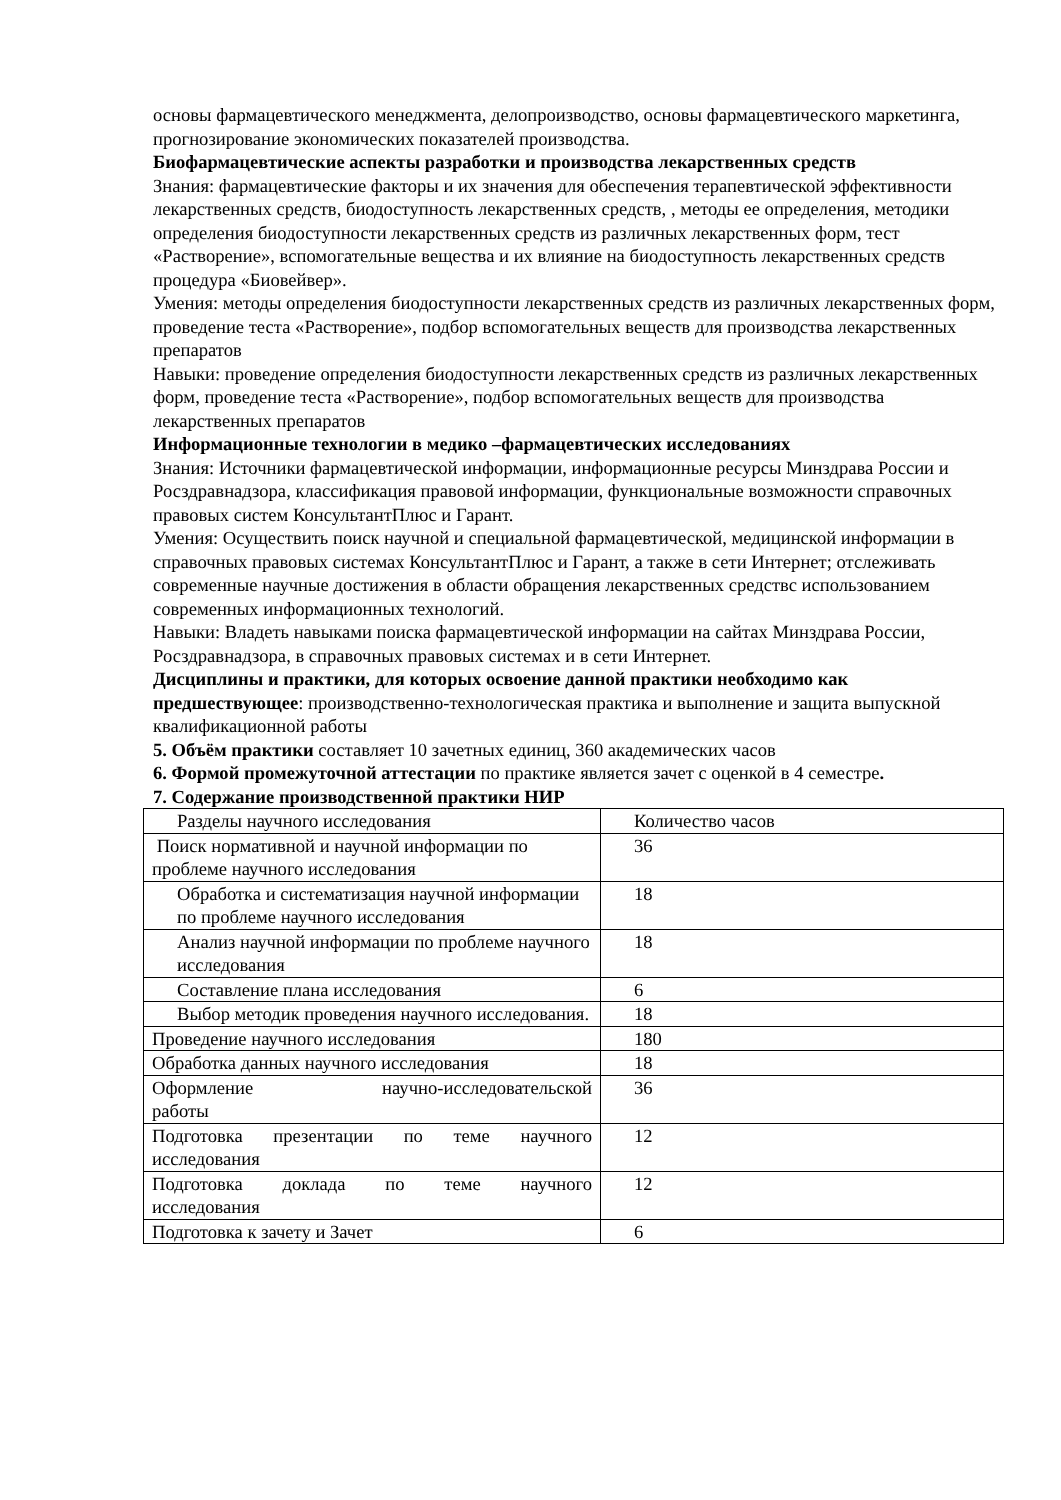основы фармацевтического менеджмента, делопроизводство, основы фармацевтического маркетинга, прогнозирование экономических показателей производства.
Биофармацевтические аспекты разработки и производства лекарственных средств
Знания: фармацевтические факторы и их значения для обеспечения терапевтической эффективности лекарственных средств, биодоступность лекарственных средств, , методы ее определения, методики определения биодоступности лекарственных средств из различных лекарственных форм, тест «Растворение», вспомогательные вещества и их влияние на биодоступность лекарственных средств процедура «Биовейвер».
Умения: методы определения биодоступности лекарственных средств из различных лекарственных форм, проведение теста «Растворение», подбор вспомогательных веществ для производства лекарственных препаратов
Навыки: проведение определения биодоступности лекарственных средств из различных лекарственных форм, проведение теста «Растворение», подбор вспомогательных веществ для производства лекарственных препаратов
Информационные технологии в медико –фармацевтических исследованиях
Знания: Источники фармацевтической информации, информационные ресурсы Минздрава России и Росздравнадзора, классификация правовой информации, функциональные возможности справочных правовых систем КонсультантПлюс и Гарант.
Умения: Осуществить поиск научной и специальной фармацевтической, медицинской информации в справочных правовых системах КонсультантПлюс и Гарант, а также в сети Интернет; отслеживать современные научные достижения в области обращения лекарственных средствс использованием современных информационных технологий.
Навыки: Владеть навыками поиска фармацевтической информации на сайтах Минздрава России, Росздравнадзора, в справочных правовых системах и в сети Интернет.
Дисциплины и практики, для которых освоение данной практики необходимо как предшествующее: производственно-технологическая практика и выполнение и защита выпускной квалификационной работы
5. Объём практики составляет 10 зачетных единиц, 360 академических часов
6. Формой промежуточной аттестации по практике является зачет с оценкой в 4 семестре.
7. Содержание производственной практики НИР
| Разделы научного исследования | Количество часов |
| Поиск нормативной и научной информации по проблеме научного исследования | 36 |
| Обработка и систематизация научной информации по проблеме научного исследования | 18 |
| Анализ научной информации по проблеме научного исследования | 18 |
| Составление плана исследования | 6 |
| Выбор методик проведения научного исследования. | 18 |
| Проведение научного исследования | 180 |
| Обработка данных научного исследования | 18 |
| Оформление научно-исследовательской работы | 36 |
| Подготовка презентации по теме научного исследования | 12 |
| Подготовка доклада по теме научного исследования | 12 |
| Подготовка к зачету и Зачет | 6 |